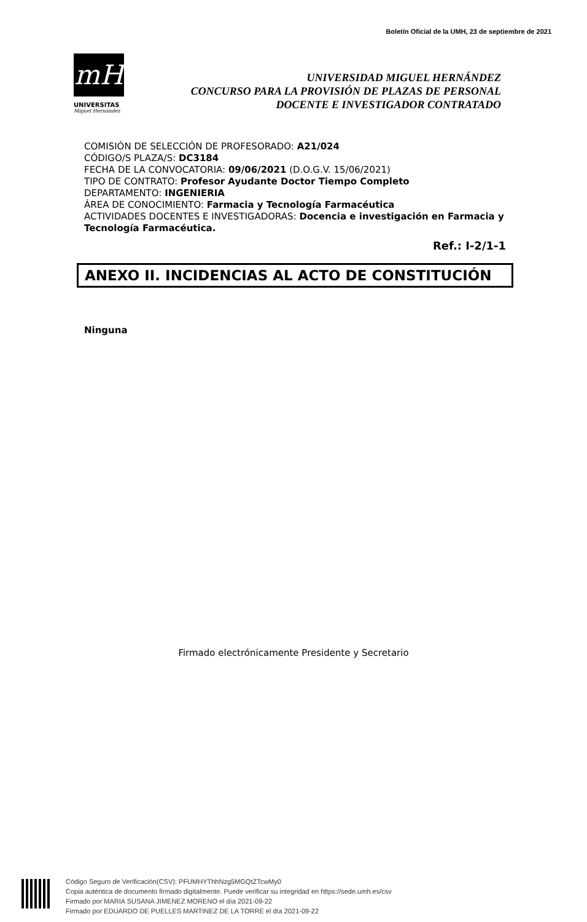Boletín Oficial de la UMH, 23 de septiembre de 2021
mH
UNIVERSITAS
Miguel Hernández
UNIVERSIDAD MIGUEL HERNÁNDEZ
CONCURSO PARA LA PROVISIÓN DE PLAZAS DE PERSONAL
DOCENTE E INVESTIGADOR CONTRATADO
COMISIÓN DE SELECCIÓN DE PROFESORADO: A21/024
CÓDIGO/S PLAZA/S: DC3184
FECHA DE LA CONVOCATORIA: 09/06/2021 (D.O.G.V. 15/06/2021)
TIPO DE CONTRATO: Profesor Ayudante Doctor Tiempo Completo
DEPARTAMENTO: INGENIERIA
ÁREA DE CONOCIMIENTO: Farmacia y Tecnología Farmacéutica
ACTIVIDADES DOCENTES E INVESTIGADORAS: Docencia e investigación en Farmacia y Tecnología Farmacéutica.
Ref.: I-2/1-1
ANEXO II. INCIDENCIAS AL ACTO DE CONSTITUCIÓN
Ninguna
Firmado electrónicamente Presidente y Secretario
Código Seguro de Verificación(CSV): PFUMHYThhNzg5MGQtZTcwMy0
Copia auténtica de documento firmado digitalmente. Puede verificar su integridad en https://sede.umh.es/csv
Firmado por MARIA SUSANA JIMENEZ MORENO el día 2021-09-22
Firmado por EDUARDO DE PUELLES MARTINEZ DE LA TORRE el día 2021-09-22